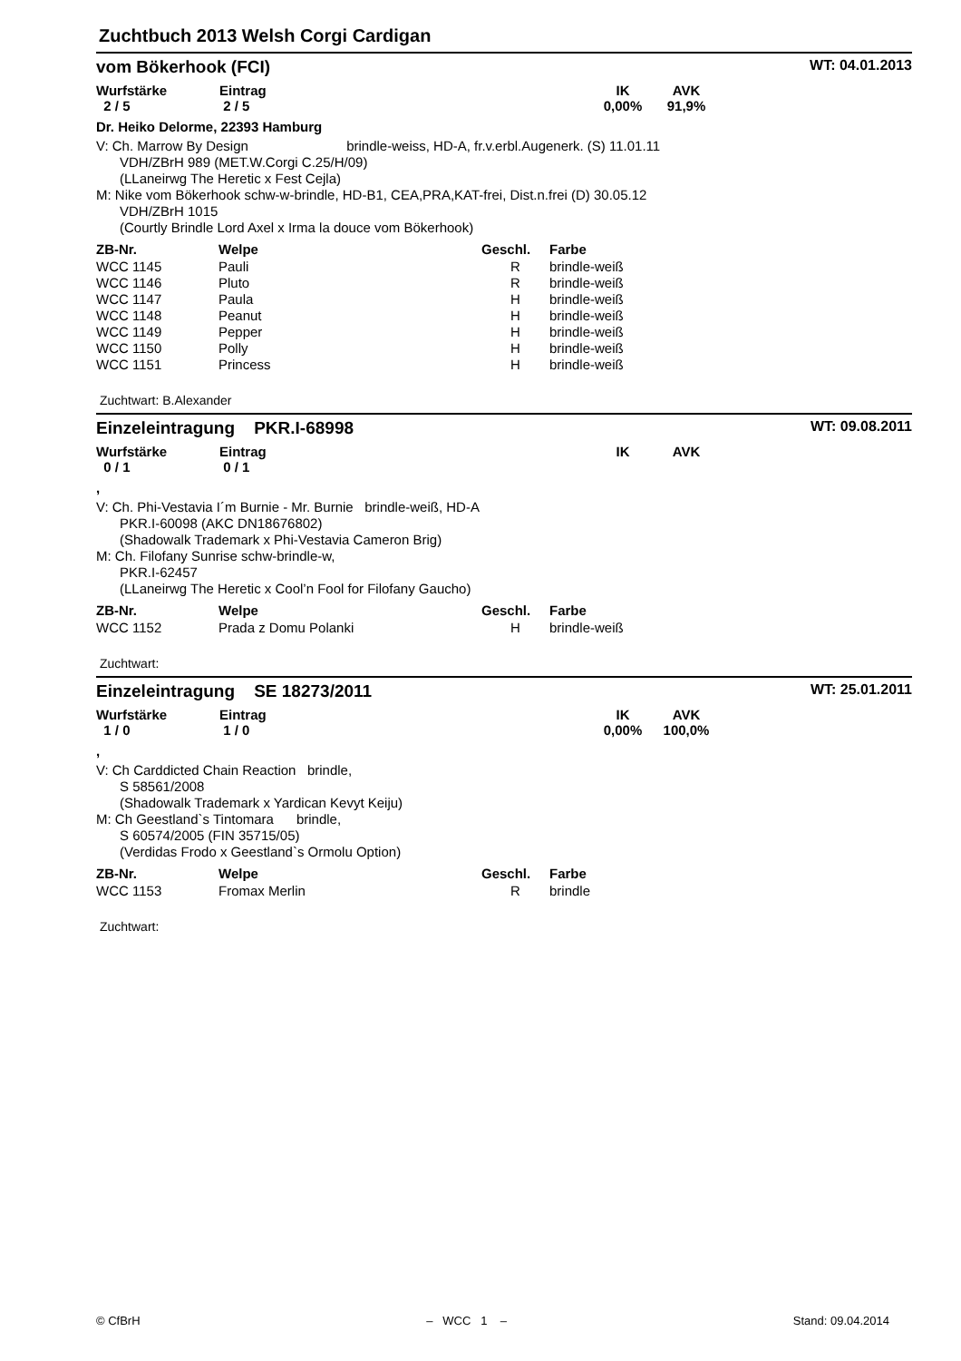Zuchtbuch 2013 Welsh Corgi Cardigan
vom Bökerhook (FCI) WT: 04.01.2013
Wurfstärke
2 / 5
Eintrag
2 / 5
IK
0,00%
AVK
91,9%
Dr. Heiko Delorme, 22393 Hamburg
V: Ch. Marrow By Design brindle-weiss, HD-A, fr.v.erbl.Augenerk. (S) 11.01.11
VDH/ZBrH 989 (MET.W.Corgi C.25/H/09)
(LLaneirwg The Heretic x Fest Cejla)
M: Nike vom Bökerhook schw-w-brindle, HD-B1, CEA,PRA,KAT-frei, Dist.n.frei (D) 30.05.12
VDH/ZBrH 1015
(Courtly Brindle Lord Axel x Irma la douce vom Bökerhook)
| ZB-Nr. | Welpe | Geschl. | Farbe |
| --- | --- | --- | --- |
| WCC 1145 | Pauli | R | brindle-weiß |
| WCC 1146 | Pluto | R | brindle-weiß |
| WCC 1147 | Paula | H | brindle-weiß |
| WCC 1148 | Peanut | H | brindle-weiß |
| WCC 1149 | Pepper | H | brindle-weiß |
| WCC 1150 | Polly | H | brindle-weiß |
| WCC 1151 | Princess | H | brindle-weiß |
Zuchtwart: B.Alexander
Einzeleintragung PKR.I-68998 WT: 09.08.2011
Wurfstärke
0 / 1
Eintrag
0 / 1
IK AVK
,
V: Ch. Phi-Vestavia I´m Burnie - Mr. Burnie brindle-weiß, HD-A
PKR.I-60098 (AKC DN18676802)
(Shadowalk Trademark x Phi-Vestavia Cameron Brig)
M: Ch. Filofany Sunrise schw-brindle-w,
PKR.I-62457
(LLaneirwg The Heretic x Cool’n Fool for Filofany Gaucho)
| ZB-Nr. | Welpe | Geschl. | Farbe |
| --- | --- | --- | --- |
| WCC 1152 | Prada z Domu Polanki | H | brindle-weiß |
Zuchtwart:
Einzeleintragung SE 18273/2011 WT: 25.01.2011
Wurfstärke
1 / 0
Eintrag
1 / 0
IK
0,00%
AVK
100,0%
,
V: Ch Carddicted Chain Reaction brindle,
S 58561/2008
(Shadowalk Trademark x Yardican Kevyt Keiju)
M: Ch Geestland`s Tintomara brindle,
S 60574/2005 (FIN 35715/05)
(Verdidas Frodo x Geestland`s Ormolu Option)
| ZB-Nr. | Welpe | Geschl. | Farbe |
| --- | --- | --- | --- |
| WCC 1153 | Fromax Merlin | R | brindle |
Zuchtwart:
© CfBrH – WCC 1 – Stand: 09.04.2014